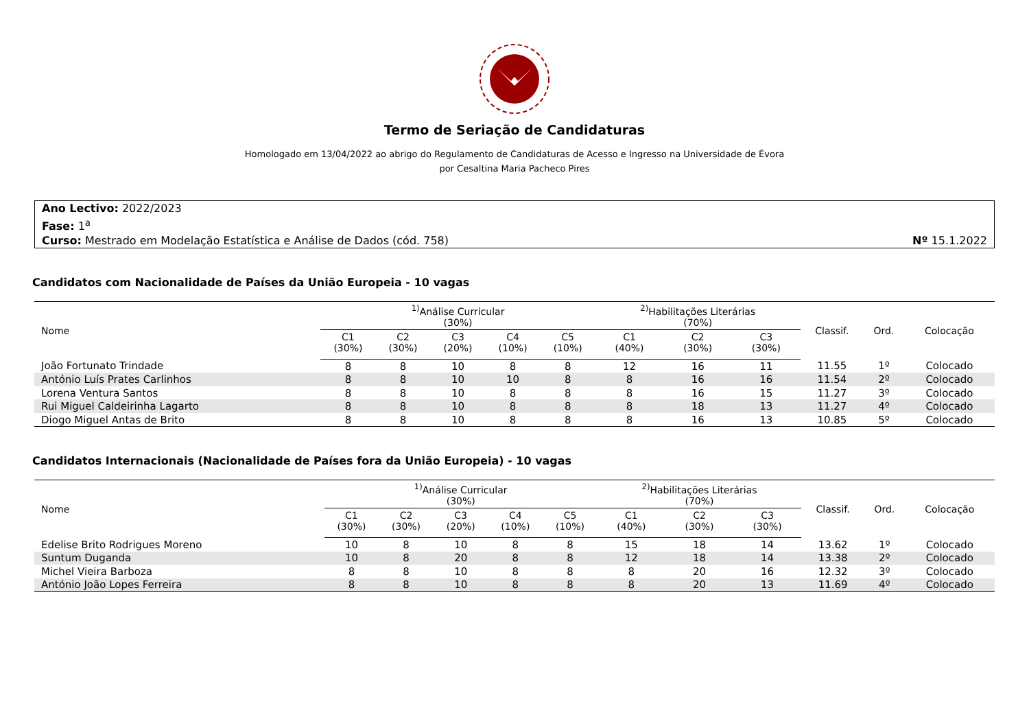Termo de Seriação de Candidaturas
Homologado em 13/04/2022 ao abrigo do Regulamento de Candidaturas de Acesso e Ingresso na Universidade de Évora
por Cesaltina Maria Pacheco Pires
Ano Lectivo: 2022/2023
Fase: 1<sup>a</sup>
Curso: Mestrado em Modelação Estatística e Análise de Dados (cód. 758) Nº 15.1.2022
Candidatos com Nacionalidade de Países da União Europeia - 10 vagas
| Nome | <sup>1)</sup> Análise Curricular (30%) | | | | | <sup>2)</sup> Habilitações Literárias (70%) | | | Classif. | Ord. | Colocação |
| --- | --- | --- | --- | --- | --- | --- | --- | --- | --- | --- | --- |
| | C1 (30%) | C2 (30%) | C3 (20%) | C4 (10%) | C5 (10%) | C1 (40%) | C2 (30%) | C3 (30%) | | | |
| João Fortunato Trindade | 8 | 8 | 10 | 8 | 8 | 12 | 16 | 11 | 11.55 | 1º | Colocado |
| António Luís Prates Carlinhos | 8 | 8 | 10 | 10 | 8 | 8 | 16 | 16 | 11.54 | 2º | Colocado |
| Lorena Ventura Santos | 8 | 8 | 10 | 8 | 8 | 8 | 16 | 15 | 11.27 | 3º | Colocado |
| Rui Miguel Caldeirinha Lagarto | 8 | 8 | 10 | 8 | 8 | 8 | 18 | 13 | 11.27 | 4º | Colocado |
| Diogo Miguel Antas de Brito | 8 | 8 | 10 | 8 | 8 | 8 | 16 | 13 | 10.85 | 5º | Colocado |
Candidatos Internacionais (Nacionalidade de Países fora da União Europeia) - 10 vagas
| Nome | <sup>1)</sup> Análise Curricular (30%) | | | | | <sup>2)</sup> Habilitações Literárias (70%) | | | Classif. | Ord. | Colocação |
| --- | --- | --- | --- | --- | --- | --- | --- | --- | --- | --- | --- |
| | C1 (30%) | C2 (30%) | C3 (20%) | C4 (10%) | C5 (10%) | C1 (40%) | C2 (30%) | C3 (30%) | | | |
| Edelise Brito Rodrigues Moreno | 10 | 8 | 10 | 8 | 8 | 15 | 18 | 14 | 13.62 | 1º | Colocado |
| Suntum Duganda | 10 | 8 | 20 | 8 | 8 | 12 | 18 | 14 | 13.38 | 2º | Colocado |
| Michel Vieira Barboza | 8 | 8 | 10 | 8 | 8 | 8 | 20 | 16 | 12.32 | 3º | Colocado |
| António João Lopes Ferreira | 8 | 8 | 10 | 8 | 8 | 8 | 20 | 13 | 11.69 | 4º | Colocado |